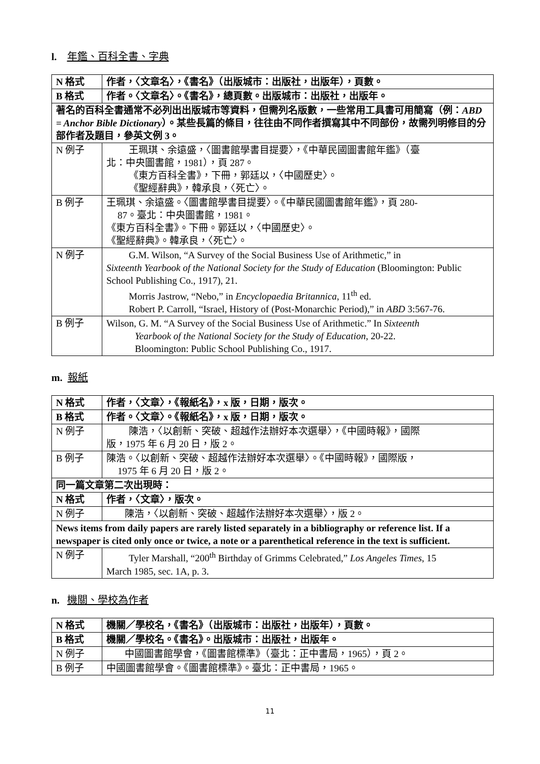l. 年鑑、百科全書、字典
| N 格式 | 作者，〈文章名〉，《書名》（出版城市：出版社，出版年），頁數。 |
| B 格式 | 作者。〈文章名〉。《書名》，總頁數。出版城市：出版社，出版年。 |
| 著名的百科全書通常不必列出出版城市等資料，但需列名版數，一些常用工具書可用簡寫（例： ABD = Anchor Bible Dictionary ）。某些長篇的條目，往往由不同作者撰寫其中不同部份，故需列明修目的分部作者及題目，參英文例 3。 | |
| N 例子 | 王珮琪、余遠盛，〈圖書館學書目提要〉，《中華民國圖書館年鑑》（臺 北：中央圖書館，1981），頁 287。 《東方百科全書》，下冊，郭廷以，〈中國歷史〉。 《聖經辭典》，韓承良，〈死亡〉。 |
| B 例子 | 王珮琪、余遠盛。〈圖書館學書目提要〉。《中華民國圖書館年鑑》，頁 280- 87。臺北：中央圖書館，1981。 《東方百科全書》。下冊。郭廷以，〈中國歷史〉。 《聖經辭典》。韓承良，〈死亡〉。 |
| N 例子 | G.M. Wilson, “A Survey of the Social Business Use of Arithmetic,” in Sixteenth Yearbook of the National Society for the Study of Education (Bloomington: Public School Publishing Co., 1917), 21. Morris Jastrow, “Nebo,” in Encyclopaedia Britannica , 11<sup>th</sup> ed. Robert P. Carroll, “Israel, History of (Post-Monarchic Period),” in ABD 3:567-76. |
| B 例子 | Wilson, G. M. “A Survey of the Social Business Use of Arithmetic.” In Sixteenth Yearbook of the National Society for the Study of Education , 20-22. Bloomington: Public School Publishing Co., 1917. |
m. 報紙
| N 格式 | 作者，〈文章〉，《報紙名》，x 版，日期，版次。 |
| B 格式 | 作者。〈文章〉。《報紙名》，x 版，日期，版次。 |
| N 例子 | 陳浩，〈以創新、突破、超越作法辦好本次選舉〉，《中國時報》，國際 版，1975 年 6 月 20 日，版 2。 |
| B 例子 | 陳浩。〈以創新、突破、超越作法辦好本次選舉〉。《中國時報》，國際版， 1975 年 6 月 20 日，版 2。 |
| 同一篇文章第二次出現時： | |
| N 格式 | 作者，〈文章〉，版次。 |
| N 例子 | 陳浩，〈以創新、突破、超越作法辦好本次選舉〉，版 2。 |
| News items from daily papers are rarely listed separately in a bibliography or reference list. If a newspaper is cited only once or twice, a note or a parenthetical reference in the text is sufficient. | |
| N 例子 | Tyler Marshall, “200<sup>th</sup> Birthday of Grimms Celebrated,” Los Angeles Times , 15 March 1985, sec. 1A, p. 3. |
n. 機關、學校為作者
| N 格式 | 機關／學校名，《書名》（出版城市：出版社，出版年），頁數。 |
| B 格式 | 機關／學校名。《書名》。出版城市：出版社，出版年。 |
| N 例子 | 中國圖書館學會，《圖書館標準》（臺北：正中書局，1965），頁 2。 |
| B 例子 | 中國圖書館學會。《圖書館標準》。臺北：正中書局，1965。 |
11